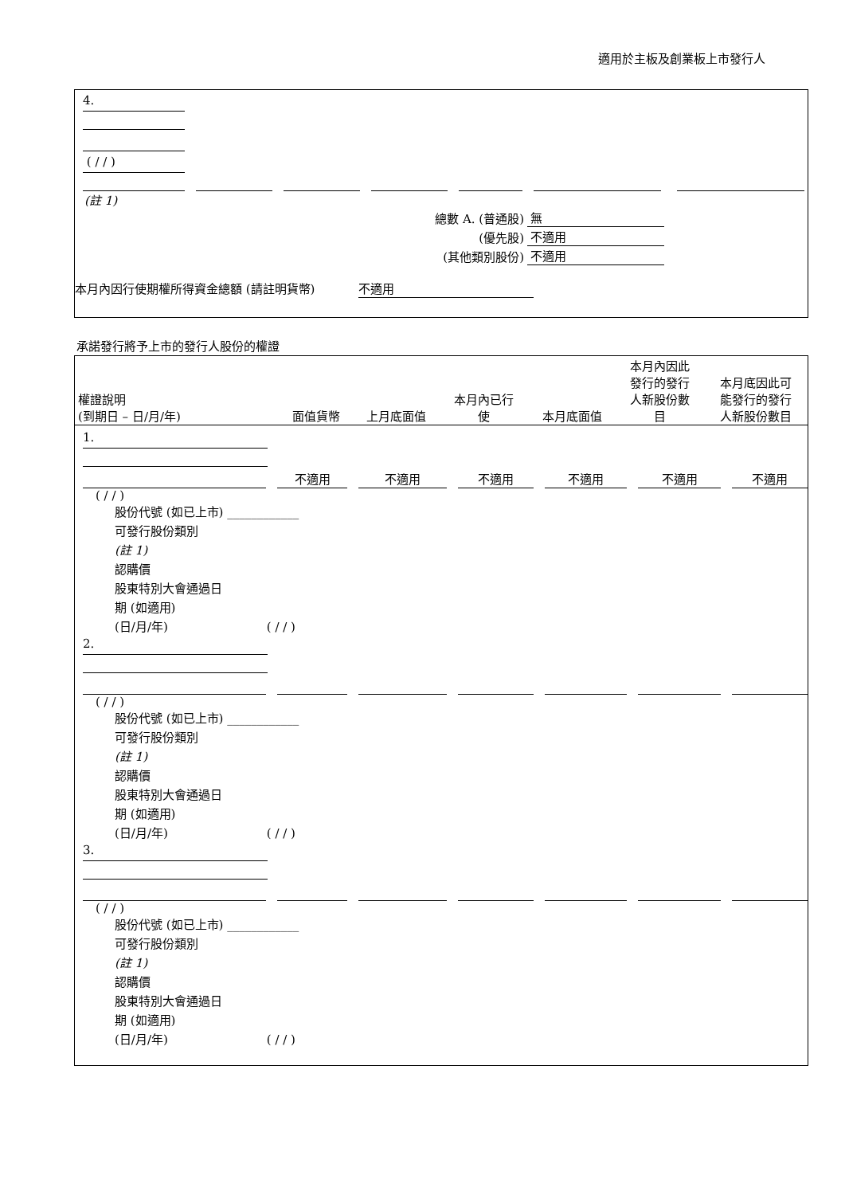適用於主板及創業板上市發行人
4. ( / / )
(註 1)
| 總數 A. (普通股) | 無 |
| (優先股) | 不適用 |
| (其他類別股份) | 不適用 |
本月內因行使期權所得資金總額 (請註明貨幣) 不適用
承諾發行將予上市的發行人股份的權證
| 權證說明 (到期日 – 日/月/年) | 面值貨幣 | 上月底面值 | 本月內已行 使 | 本月底面值 | 本月內因此 發行的發行 人新股份數 目 | 本月底因此可 能發行的發行 人新股份數目 |
1.
不適用 不適用 不適用 不適用 不適用 不適用
( / / )
股份代號 (如已上市) ____________
可發行股份類別
(註 1)
認購價
股東特別大會通過日
期 (如適用)
(日/月/年) ( / / )
2.
( / / )
股份代號 (如已上市) ____________
可發行股份類別
(註 1)
認購價
股東特別大會通過日
期 (如適用)
(日/月/年) ( / / )
3.
( / / )
股份代號 (如已上市) ____________
可發行股份類別
(註 1)
認購價
股東特別大會通過日
期 (如適用)
(日/月/年) ( / / )